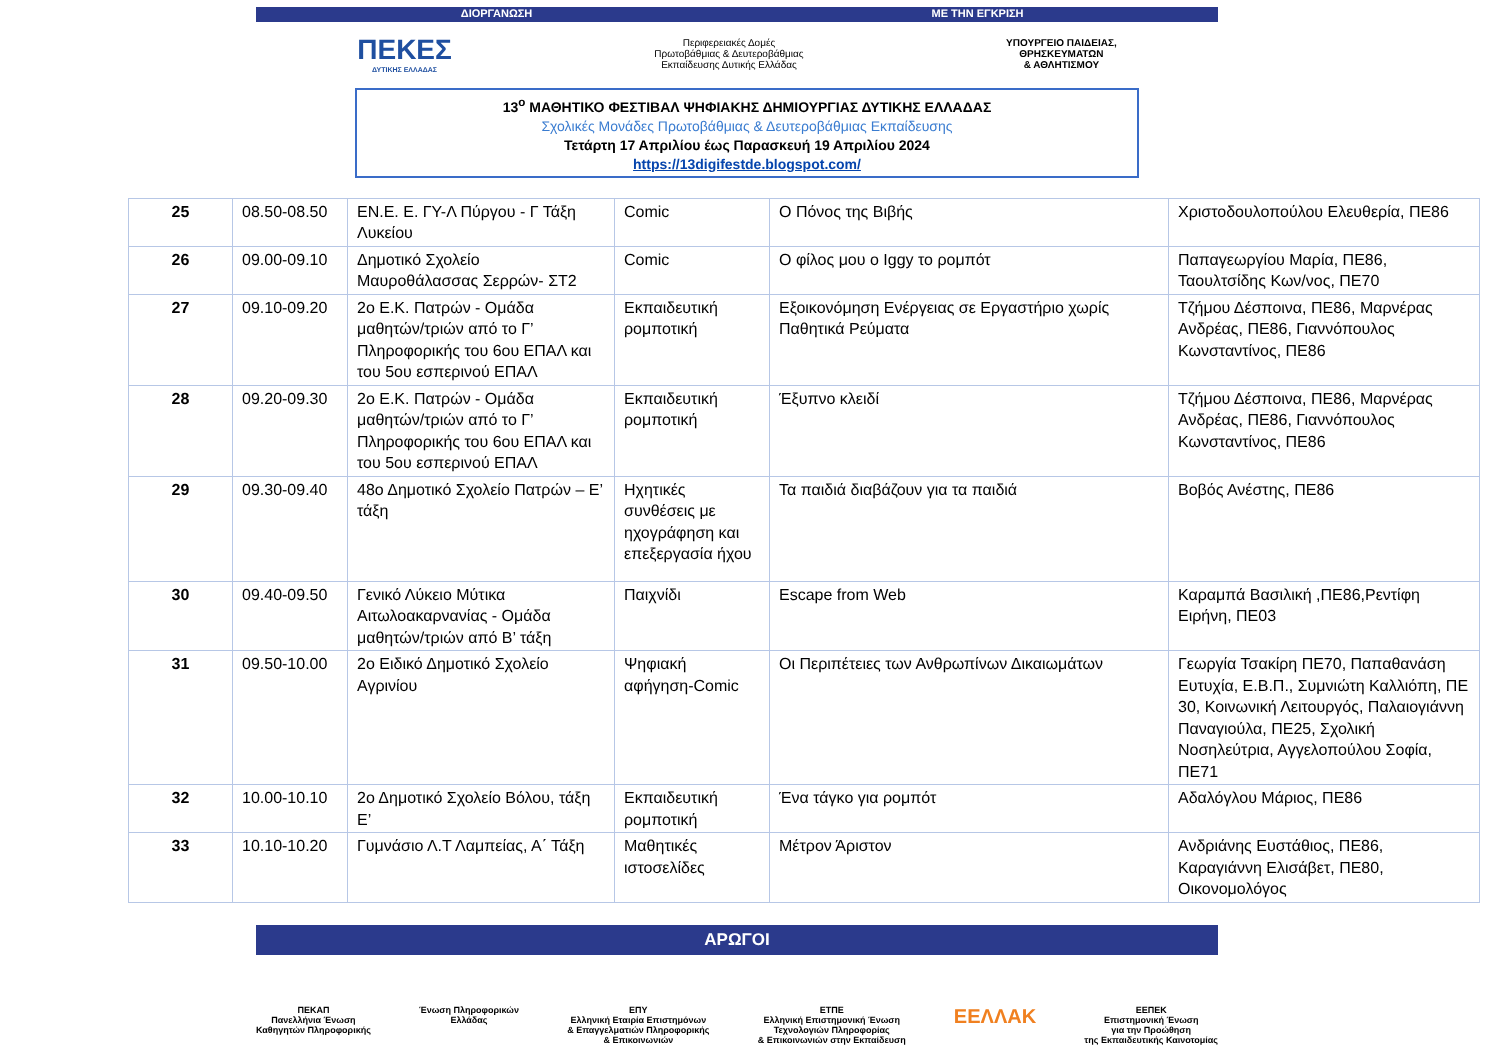ΔΙΟΡΓΑΝΩΣΗ ΜΕ ΤΗΝ ΕΓΚΡΙΣΗ
ΠΕΚΕΣ
ΔΥΤΙΚΗΣ ΕΛΛΑΔΑΣ
Περιφερειακές Δομές
Πρωτοβάθμιας & Δευτεροβάθμιας
Εκπαίδευσης Δυτικής Ελλάδας
ΥΠΟΥΡΓΕΙΟ ΠΑΙΔΕΙΑΣ,
ΘΡΗΣΚΕΥΜΑΤΩΝ
& ΑΘΛΗΤΙΣΜΟΥ
13<sup>ο</sup> ΜΑΘΗΤΙΚΟ ΦΕΣΤΙΒΑΛ ΨΗΦΙΑΚΗΣ ΔΗΜΙΟΥΡΓΙΑΣ ΔΥΤΙΚΗΣ ΕΛΛΑΔΑΣ
Σχολικές Μονάδες Πρωτοβάθμιας & Δευτεροβάθμιας Εκπαίδευσης
Τετάρτη 17 Απριλίου έως Παρασκευή 19 Απριλίου 2024
https://13digifestde.blogspot.com/
| 25 | 08.50-08.50 | ΕΝ.Ε. Ε. ΓΥ-Λ Πύργου - Γ Τάξη Λυκείου | Comic | Ο Πόνος της Βιβής | Χριστοδουλοπούλου Ελευθερία, ΠΕ86 |
| 26 | 09.00-09.10 | Δημοτικό Σχολείο Μαυροθάλασσας Σερρών- ΣΤ2 | Comic | Ο φίλος μου ο Iggy το ρομπότ | Παπαγεωργίου Μαρία, ΠΕ86, Ταουλτσίδης Κων/νος, ΠΕ70 |
| 27 | 09.10-09.20 | 2ο Ε.Κ. Πατρών - Ομάδα μαθητών/τριών από το Γ’ Πληροφορικής του 6ου ΕΠΑΛ και του 5ου εσπερινού ΕΠΑΛ | Εκπαιδευτική ρομποτική | Εξοικονόμηση Ενέργειας σε Εργαστήριο χωρίς Παθητικά Ρεύματα | Τζήμου Δέσποινα, ΠΕ86, Μαρνέρας Ανδρέας, ΠΕ86, Γιαννόπουλος Κωνσταντίνος, ΠΕ86 |
| 28 | 09.20-09.30 | 2ο Ε.Κ. Πατρών - Ομάδα μαθητών/τριών από το Γ’ Πληροφορικής του 6ου ΕΠΑΛ και του 5ου εσπερινού ΕΠΑΛ | Εκπαιδευτική ρομποτική | Έξυπνο κλειδί | Τζήμου Δέσποινα, ΠΕ86, Μαρνέρας Ανδρέας, ΠΕ86, Γιαννόπουλος Κωνσταντίνος, ΠΕ86 |
| 29 | 09.30-09.40 | 48ο Δημοτικό Σχολείο Πατρών – Ε’ τάξη | Ηχητικές συνθέσεις με ηχογράφηση και επεξεργασία ήχου | Τα παιδιά διαβάζουν για τα παιδιά | Βοβός Ανέστης, ΠΕ86 |
| 30 | 09.40-09.50 | Γενικό Λύκειο Μύτικα Αιτωλοακαρνανίας - Ομάδα μαθητών/τριών από Β’ τάξη | Παιχνίδι | Escape from Web | Καραμπά Βασιλική ,ΠΕ86,Ρεντίφη Ειρήνη, ΠΕ03 |
| 31 | 09.50-10.00 | 2ο Ειδικό Δημοτικό Σχολείο Αγρινίου | Ψηφιακή αφήγηση-Comic | Οι Περιπέτειες των Ανθρωπίνων Δικαιωμάτων | Γεωργία Τσακίρη ΠΕ70, Παπαθανάση Ευτυχία, Ε.Β.Π., Συμνιώτη Καλλιόπη, ΠΕ 30, Κοινωνική Λειτουργός, Παλαιογιάννη Παναγιούλα, ΠΕ25, Σχολική Νοσηλεύτρια, Αγγελοπούλου Σοφία, ΠΕ71 |
| 32 | 10.00-10.10 | 2ο Δημοτικό Σχολείο Βόλου, τάξη Ε’ | Εκπαιδευτική ρομποτική | Ένα τάγκο για ρομπότ | Αδαλόγλου Μάριος, ΠΕ86 |
| 33 | 10.10-10.20 | Γυμνάσιο Λ.Τ Λαμπείας, Α΄ Τάξη | Μαθητικές ιστοσελίδες | Μέτρον Άριστον | Ανδριάνης Ευστάθιος, ΠΕ86, Καραγιάννη Ελισάβετ, ΠΕ80, Οικονομολόγος |
ΑΡΩΓΟΙ
ΠΕΚΑΠ
Πανελλήνια Ένωση
Καθηγητών Πληροφορικής
Ένωση Πληροφορικών
Ελλάδας
ΕΠΥ
Ελληνική Εταιρία Επιστημόνων
& Επαγγελματιών Πληροφορικής
& Επικοινωνιών
ΕΤΠΕ
Ελληνική Επιστημονική Ένωση
Τεχνολογιών Πληροφορίας
& Επικοινωνιών στην Εκπαίδευση
ΕΕΛΛΑΚ
ΕΕΠΕΚ
Επιστημονική Ένωση
για την Προώθηση
της Εκπαιδευτικής Καινοτομίας